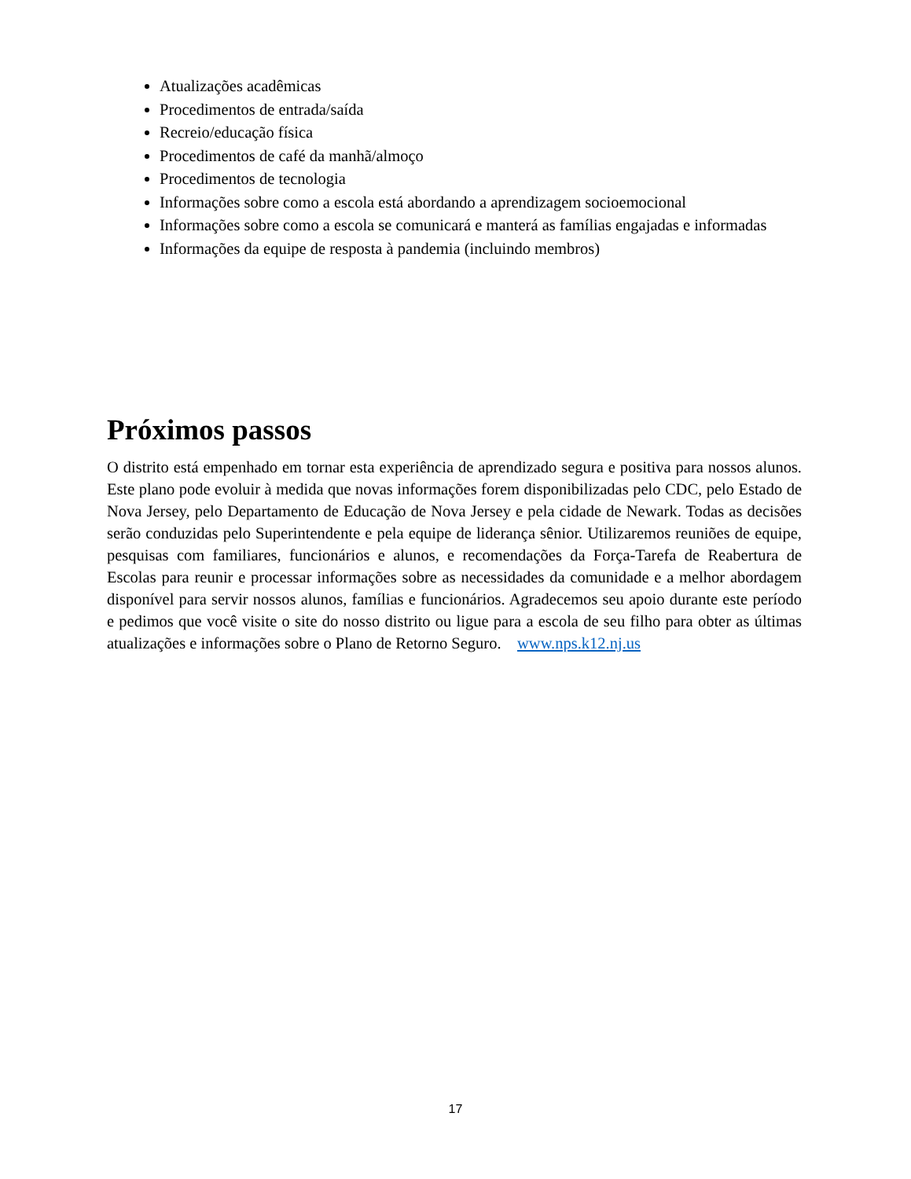Atualizações acadêmicas
Procedimentos de entrada/saída
Recreio/educação física
Procedimentos de café da manhã/almoço
Procedimentos de tecnologia
Informações sobre como a escola está abordando a aprendizagem socioemocional
Informações sobre como a escola se comunicará e manterá as famílias engajadas e informadas
Informações da equipe de resposta à pandemia (incluindo membros)
Próximos passos
O distrito está empenhado em tornar esta experiência de aprendizado segura e positiva para nossos alunos. Este plano pode evoluir à medida que novas informações forem disponibilizadas pelo CDC, pelo Estado de Nova Jersey, pelo Departamento de Educação de Nova Jersey e pela cidade de Newark. Todas as decisões serão conduzidas pelo Superintendente e pela equipe de liderança sênior. Utilizaremos reuniões de equipe, pesquisas com familiares, funcionários e alunos, e recomendações da Força-Tarefa de Reabertura de Escolas para reunir e processar informações sobre as necessidades da comunidade e a melhor abordagem disponível para servir nossos alunos, famílias e funcionários. Agradecemos seu apoio durante este período e pedimos que você visite o site do nosso distrito ou ligue para a escola de seu filho para obter as últimas atualizações e informações sobre o Plano de Retorno Seguro. www.nps.k12.nj.us
17